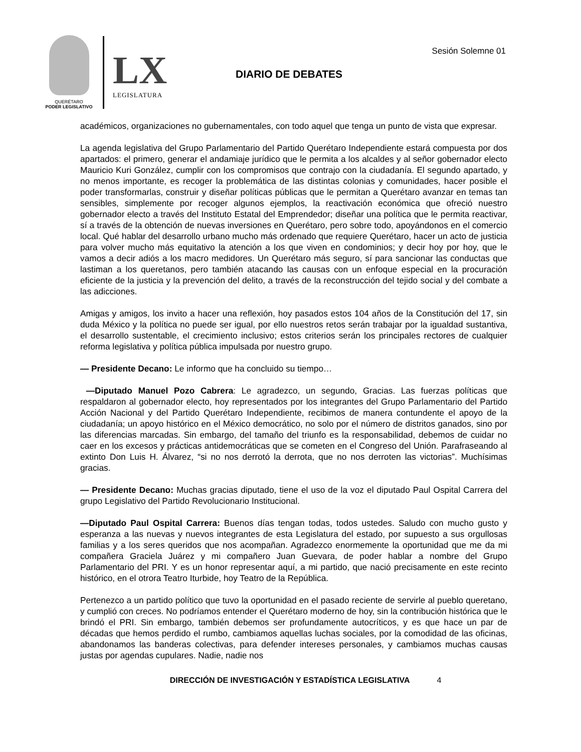QUERÉTARO
PODER LEGISLATIVO
LX
LEGISLATURA
Sesión Solemne 01
DIARIO DE DEBATES
académicos, organizaciones no gubernamentales, con todo aquel que tenga un punto de vista que expresar.
La agenda legislativa del Grupo Parlamentario del Partido Querétaro Independiente estará compuesta por dos apartados: el primero, generar el andamiaje jurídico que le permita a los alcaldes y al señor gobernador electo Mauricio Kuri González, cumplir con los compromisos que contrajo con la ciudadanía. El segundo apartado, y no menos importante, es recoger la problemática de las distintas colonias y comunidades, hacer posible el poder transformarlas, construir y diseñar políticas públicas que le permitan a Querétaro avanzar en temas tan sensibles, simplemente por recoger algunos ejemplos, la reactivación económica que ofreció nuestro gobernador electo a través del Instituto Estatal del Emprendedor; diseñar una política que le permita reactivar, sí a través de la obtención de nuevas inversiones en Querétaro, pero sobre todo, apoyándonos en el comercio local. Qué hablar del desarrollo urbano mucho más ordenado que requiere Querétaro, hacer un acto de justicia para volver mucho más equitativo la atención a los que viven en condominios; y decir hoy por hoy, que le vamos a decir adiós a los macro medidores. Un Querétaro más seguro, sí para sancionar las conductas que lastiman a los queretanos, pero también atacando las causas con un enfoque especial en la procuración eficiente de la justicia y la prevención del delito, a través de la reconstrucción del tejido social y del combate a las adicciones.
Amigas y amigos, los invito a hacer una reflexión, hoy pasados estos 104 años de la Constitución del 17, sin duda México y la política no puede ser igual, por ello nuestros retos serán trabajar por la igualdad sustantiva, el desarrollo sustentable, el crecimiento inclusivo; estos criterios serán los principales rectores de cualquier reforma legislativa y política pública impulsada por nuestro grupo.
— Presidente Decano: Le informo que ha concluido su tiempo…
—Diputado Manuel Pozo Cabrera: Le agradezco, un segundo, Gracias. Las fuerzas políticas que respaldaron al gobernador electo, hoy representados por los integrantes del Grupo Parlamentario del Partido Acción Nacional y del Partido Querétaro Independiente, recibimos de manera contundente el apoyo de la ciudadanía; un apoyo histórico en el México democrático, no solo por el número de distritos ganados, sino por las diferencias marcadas. Sin embargo, del tamaño del triunfo es la responsabilidad, debemos de cuidar no caer en los excesos y prácticas antidemocráticas que se cometen en el Congreso del Unión. Parafraseando al extinto Don Luis H. Álvarez, “si no nos derrotó la derrota, que no nos derroten las victorias”. Muchísimas gracias.
— Presidente Decano: Muchas gracias diputado, tiene el uso de la voz el diputado Paul Ospital Carrera del grupo Legislativo del Partido Revolucionario Institucional.
—Diputado Paul Ospital Carrera: Buenos días tengan todas, todos ustedes. Saludo con mucho gusto y esperanza a las nuevas y nuevos integrantes de esta Legislatura del estado, por supuesto a sus orgullosas familias y a los seres queridos que nos acompañan. Agradezco enormemente la oportunidad que me da mi compañera Graciela Juárez y mi compañero Juan Guevara, de poder hablar a nombre del Grupo Parlamentario del PRI. Y es un honor representar aquí, a mi partido, que nació precisamente en este recinto histórico, en el otrora Teatro Iturbide, hoy Teatro de la República.
Pertenezco a un partido político que tuvo la oportunidad en el pasado reciente de servirle al pueblo queretano, y cumplió con creces. No podríamos entender el Querétaro moderno de hoy, sin la contribución histórica que le brindó el PRI. Sin embargo, también debemos ser profundamente autocríticos, y es que hace un par de décadas que hemos perdido el rumbo, cambiamos aquellas luchas sociales, por la comodidad de las oficinas, abandonamos las banderas colectivas, para defender intereses personales, y cambiamos muchas causas justas por agendas cupulares. Nadie, nadie nos
DIRECCIÓN DE INVESTIGACIÓN Y ESTADÍSTICA LEGISLATIVA 4